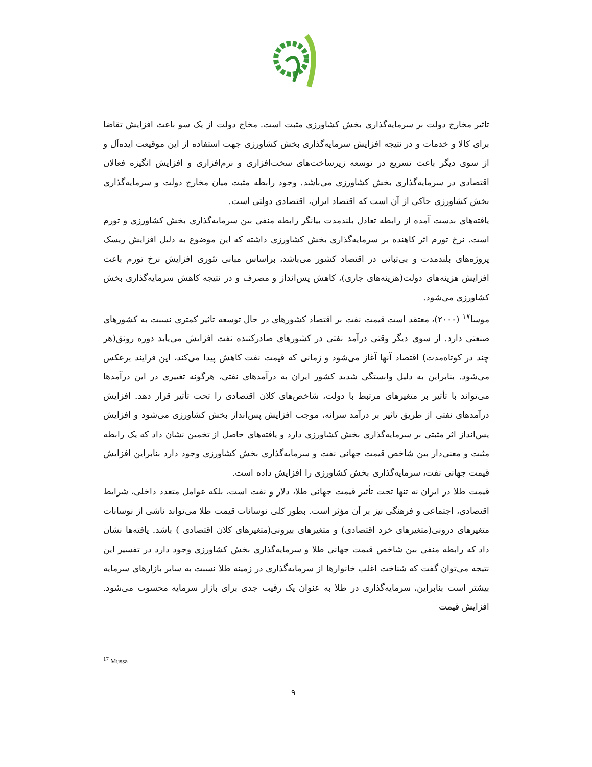تاثیر مخارج دولت بر سرمایه‌گذاری بخش کشاورزی مثبت است. مخاج دولت از یک سو باعث افزایش تقاضا برای کالا و خدمات و در نتیجه افزایش سرمایه‌گذاری بخش کشاورزی جهت استفاده از این موقیعت ایده‌آل و از سوی دیگر باعث تسریع در توسعه زیرساخت‌های سخت‌افزاری و نرم‌افزاری و افزایش انگیزه فعالان اقتصادی در سرمایه‌گذاری بخش کشاورزی می‌باشد. وجود رابطه مثبت میان مخارج دولت و سرمایه‌گذاری بخش کشاورزی حاکی از آن است که اقتصاد ایران، اقتصادی دولتی است.
یافته‌های بدست آمده از رابطه تعادل بلندمدت بیانگر رابطه منفی بین سرمایه‌گذاری بخش کشاورزی و تورم است. نرخ تورم اثر کاهنده بر سرمایه‌گذاری بخش کشاورزی داشته که این موضوع به دلیل افزایش ریسک پروژه‌های بلندمدت و بی‌ثباتی در اقتصاد کشور می‌باشد، براساس مبانی تئوری افزایش نرخ تورم باعث افزایش هزینه‌های دولت(هزینه‌های جاری)، کاهش پس‌انداز و مصرف و در نتیجه کاهش سرمایه‌گذاری بخش کشاورزی می‌شود.
موسا<sup>۱۷</sup> (۲۰۰۰)، معتقد است قیمت نفت بر اقتصاد کشورهای در حال توسعه تاثیر کمتری نسبت به کشورهای صنعتی دارد. از سوی دیگر وقتی درآمد نفتی در کشورهای صادرکننده نفت افزایش می‌یابد دوره رونق(هر چند در کوتاه‌مدت) اقتصاد آنها آغاز می‌شود و زمانی که قیمت نفت کاهش پیدا می‌کند، این فرایند برعکس می‌شود. بنابراین به دلیل وابستگی شدید کشور ایران به درآمدهای نفتی، هرگونه تغییری در این درآمدها می‌تواند با تأثیر بر متغیرهای مرتبط با دولت، شاخص‌های کلان اقتصادی را تحت تأثیر قرار دهد. افزایش درآمدهای نفتی از طریق تاثیر بر درآمد سرانه، موجب افزایش پس‌انداز بخش کشاورزی می‌شود و افزایش پس‌انداز اثر مثبتی بر سرمایه‌گذاری بخش کشاورزی دارد و یافته‌های حاصل از تخمین نشان داد که یک رابطه مثبت و معنی‌دار بین شاخص قیمت جهانی نفت و سرمایه‌گذاری بخش کشاورزی وجود دارد بنابراین افزایش قیمت جهانی نفت، سرمایه‌گذاری بخش کشاورزی را افزایش داده است.
قیمت طلا در ایران نه تنها تحت تأثیر قیمت جهانی طلا، دلار و نفت است، بلکه عوامل متعدد داخلی، شرایط اقتصادی، اجتماعی و فرهنگی نیز بر آن مؤثر است. بطور کلی نوسانات قیمت طلا می‌تواند ناشی از نوسانات متغیرهای درونی(متغیرهای خرد اقتصادی) و متغیرهای بیرونی(متغیرهای کلان اقتصادی ) باشد. یافته‌ها نشان داد که رابطه منفی بین شاخص قیمت جهانی طلا و سرمایه‌گذاری بخش کشاورزی وجود دارد در تفسیر این نتیجه می‌توان گفت که شناخت اغلب خانوارها از سرمایه‌گذاری در زمینه طلا نسبت به سایر بازارهای سرمایه بیشتر است بنابراین، سرمایه‌گذاری در طلا به عنوان یک رقیب جدی برای بازار سرمایه محسوب می‌شود. افزایش قیمت
<sup>17</sup> Mussa
۹